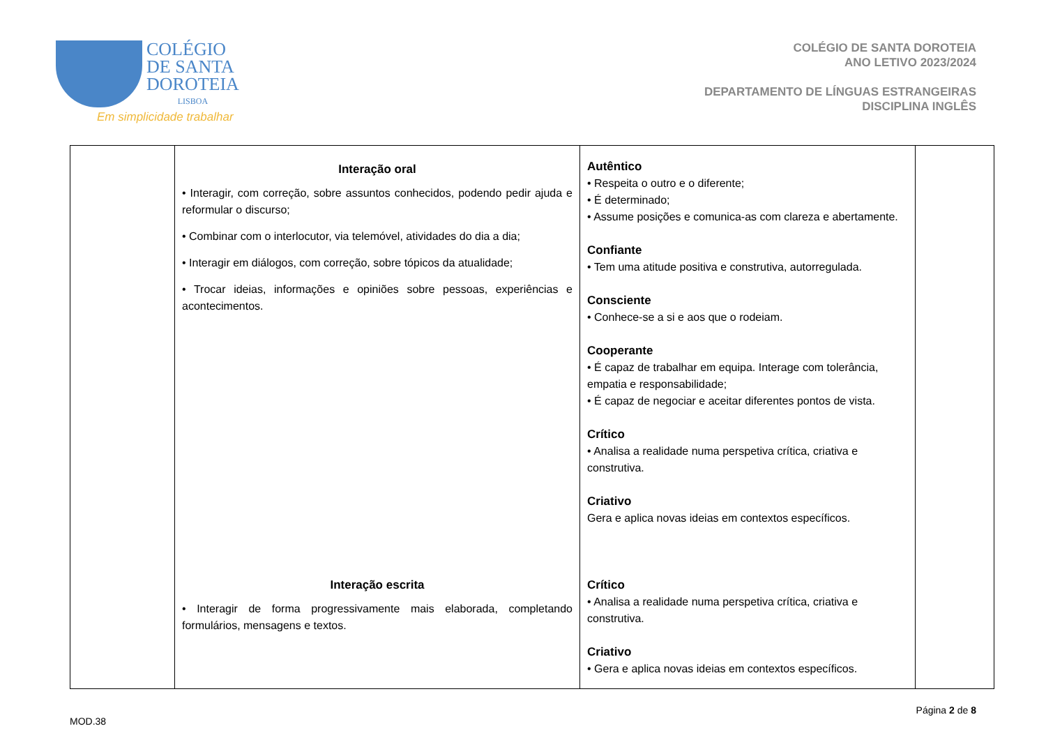COLÉGIO
DE SANTA
DOROTEIA
LISBOA
Em simplicidade trabalhar
COLÉGIO DE SANTA DOROTEIA
ANO LETIVO 2023/2024
DEPARTAMENTO DE LÍNGUAS ESTRANGEIRAS
DISCIPLINA INGLÊS
| | Interação oral • Interagir, com correção, sobre assuntos conhecidos, podendo pedir ajuda e reformular o discurso; • Combinar com o interlocutor, via telemóvel, atividades do dia a dia; • Interagir em diálogos, com correção, sobre tópicos da atualidade; • Trocar ideias, informações e opiniões sobre pessoas, experiências e acontecimentos. Interação escrita • Interagir de forma progressivamente mais elaborada, completando formulários, mensagens e textos. | Autêntico • Respeita o outro e o diferente; • É determinado; • Assume posições e comunica-as com clareza e abertamente. Confiante • Tem uma atitude positiva e construtiva, autorregulada. Consciente • Conhece-se a si e aos que o rodeiam. Cooperante • É capaz de trabalhar em equipa. Interage com tolerância, empatia e responsabilidade; • É capaz de negociar e aceitar diferentes pontos de vista. Crítico • Analisa a realidade numa perspetiva crítica, criativa e construtiva. Criativo Gera e aplica novas ideias em contextos específicos. Crítico • Analisa a realidade numa perspetiva crítica, criativa e construtiva. Criativo • Gera e aplica novas ideias em contextos específicos. | |
MOD.38 Página 2 de 8